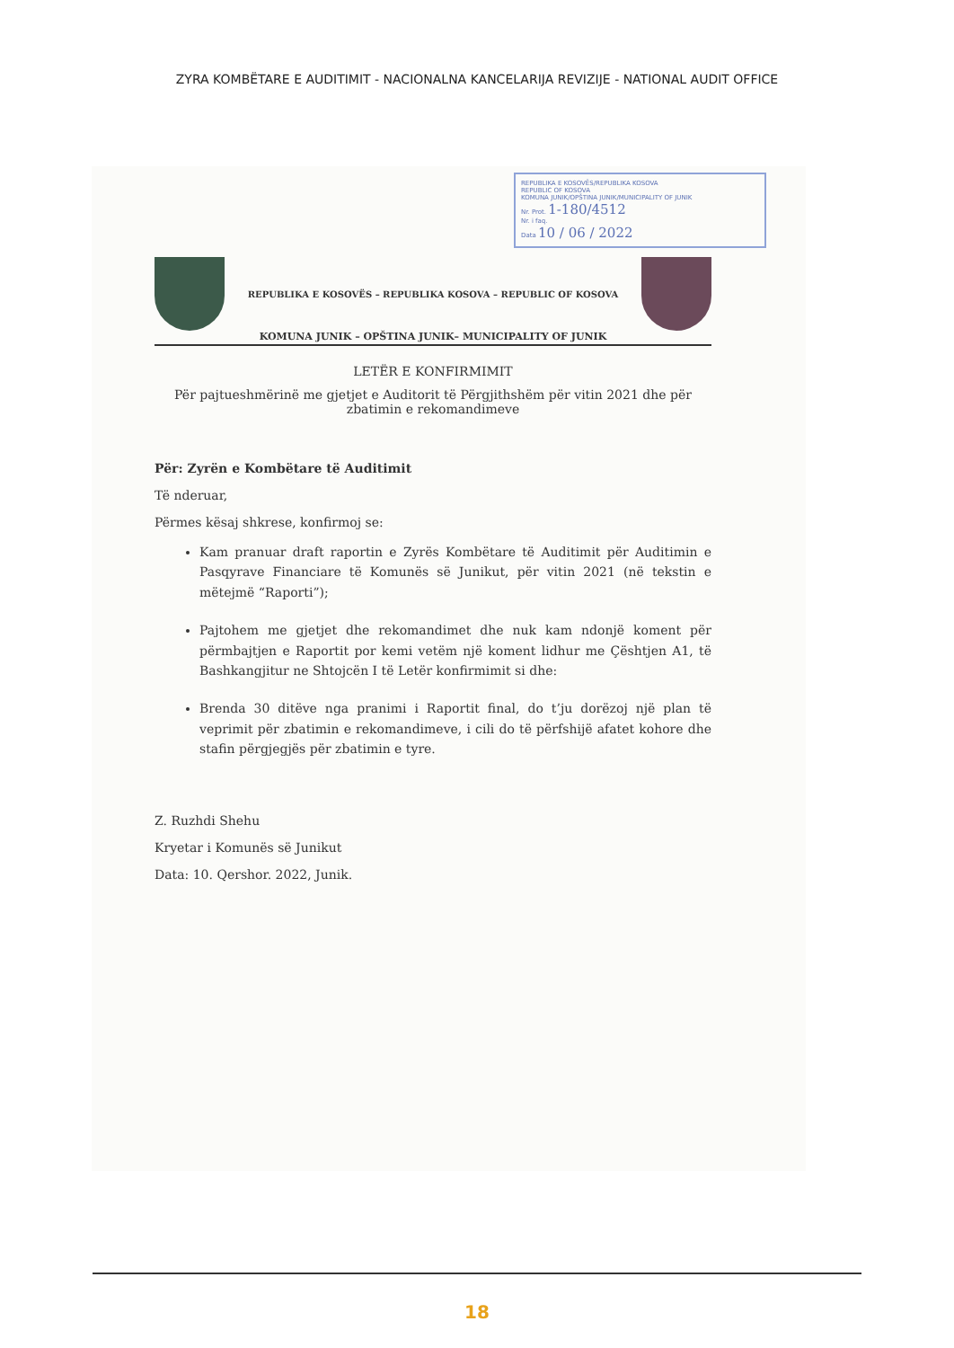ZYRA KOMBËTARE E AUDITIMIT - NACIONALNA KANCELARIJA REVIZIJE - NATIONAL AUDIT OFFICE
REPUBLIKA E KOSOVËS/REPUBLIKA KOSOVA
REPUBLIC OF KOSOVA
KOMUNA JUNIK/OPŠTINA JUNIK/MUNICIPALITY OF JUNIK
Nr. Prot. 1-180/4512
Nr. i faq.
Data 10 / 06 / 2022
REPUBLIKA E KOSOVËS – REPUBLIKA KOSOVA – REPUBLIC OF KOSOVA
KOMUNA JUNIK – OPŠTINA JUNIK– MUNICIPALITY OF JUNIK
LETËR E KONFIRMIMIT
Për pajtueshmërinë me gjetjet e Auditorit të Përgjithshëm për vitin 2021 dhe për zbatimin e rekomandimeve
Për: Zyrën e Kombëtare të Auditimit
Të nderuar,
Përmes kësaj shkrese, konfirmoj se:
Kam pranuar draft raportin e Zyrës Kombëtare të Auditimit për Auditimin e Pasqyrave Financiare të Komunës së Junikut, për vitin 2021 (në tekstin e mëtejmë “Raporti”);
Pajtohem me gjetjet dhe rekomandimet dhe nuk kam ndonjë koment për përmbajtjen e Raportit por kemi vetëm një koment lidhur me Çështjen A1, të Bashkangjitur ne Shtojcën I të Letër konfirmimit si dhe:
Brenda 30 ditëve nga pranimi i Raportit final, do t’ju dorëzoj një plan të veprimit për zbatimin e rekomandimeve, i cili do të përfshijë afatet kohore dhe stafin përgjegjës për zbatimin e tyre.
Z. Ruzhdi Shehu
Kryetar i Komunës së Junikut
Data: 10. Qershor. 2022, Junik.
18